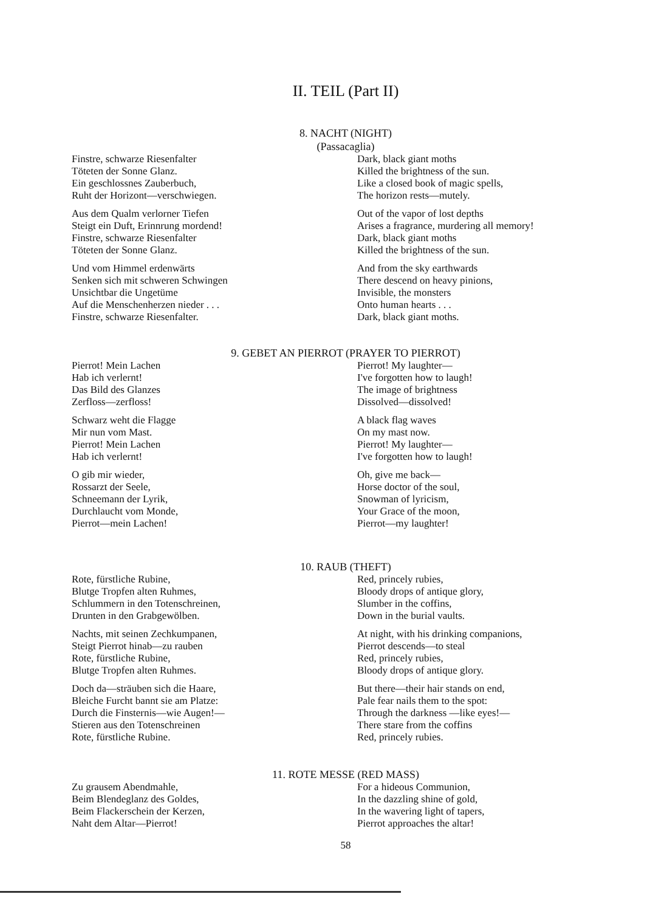II. TEIL (Part II)
8. NACHT (NIGHT)
(Passacaglia)
Finstre, schwarze Riesenfalter
Töteten der Sonne Glanz.
Ein geschlossnes Zauberbuch,
Ruht der Horizont—verschwiegen.
Aus dem Qualm verlorner Tiefen
Steigt ein Duft, Erinnrung mordend!
Finstre, schwarze Riesenfalter
Töteten der Sonne Glanz.
Und vom Himmel erdenwärts
Senken sich mit schweren Schwingen
Unsichtbar die Ungetüme
Auf die Menschenherzen nieder . . .
Finstre, schwarze Riesenfalter.
Dark, black giant moths
Killed the brightness of the sun.
Like a closed book of magic spells,
The horizon rests—mutely.
Out of the vapor of lost depths
Arises a fragrance, murdering all memory!
Dark, black giant moths
Killed the brightness of the sun.
And from the sky earthwards
There descend on heavy pinions,
Invisible, the monsters
Onto human hearts . . .
Dark, black giant moths.
9. GEBET AN PIERROT (PRAYER TO PIERROT)
Pierrot! Mein Lachen
Hab ich verlernt!
Das Bild des Glanzes
Zerfloss—zerfloss!
Schwarz weht die Flagge
Mir nun vom Mast.
Pierrot! Mein Lachen
Hab ich verlernt!
O gib mir wieder,
Rossarzt der Seele,
Schneemann der Lyrik,
Durchlaucht vom Monde,
Pierrot—mein Lachen!
Pierrot! My laughter—
I've forgotten how to laugh!
The image of brightness
Dissolved—dissolved!
A black flag waves
On my mast now.
Pierrot! My laughter—
I've forgotten how to laugh!
Oh, give me back—
Horse doctor of the soul,
Snowman of lyricism,
Your Grace of the moon,
Pierrot—my laughter!
10. RAUB (THEFT)
Rote, fürstliche Rubine,
Blutge Tropfen alten Ruhmes,
Schlummern in den Totenschreinen,
Drunten in den Grabgewölben.
Nachts, mit seinen Zechkumpanen,
Steigt Pierrot hinab—zu rauben
Rote, fürstliche Rubine,
Blutge Tropfen alten Ruhmes.
Doch da—sträuben sich die Haare,
Bleiche Furcht bannt sie am Platze:
Durch die Finsternis—wie Augen!—
Stieren aus den Totenschreinen
Rote, fürstliche Rubine.
Red, princely rubies,
Bloody drops of antique glory,
Slumber in the coffins,
Down in the burial vaults.
At night, with his drinking companions,
Pierrot descends—to steal
Red, princely rubies,
Bloody drops of antique glory.
But there—their hair stands on end,
Pale fear nails them to the spot:
Through the darkness —like eyes!—
There stare from the coffins
Red, princely rubies.
11. ROTE MESSE (RED MASS)
Zu grausem Abendmahle,
Beim Blendeglanz des Goldes,
Beim Flackerschein der Kerzen,
Naht dem Altar—Pierrot!
For a hideous Communion,
In the dazzling shine of gold,
In the wavering light of tapers,
Pierrot approaches the altar!
58